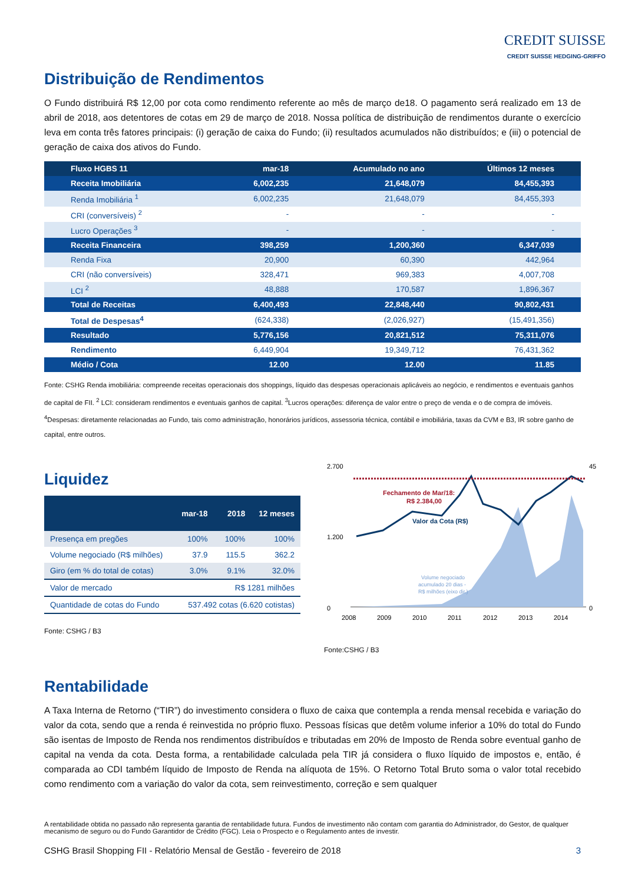CREDIT SUISSE
CREDIT SUISSE HEDGING-GRIFFO
Distribuição de Rendimentos
O Fundo distribuirá R$ 12,00 por cota como rendimento referente ao mês de março de18. O pagamento será realizado em 13 de abril de 2018, aos detentores de cotas em 29 de março de 2018. Nossa política de distribuição de rendimentos durante o exercício leva em conta três fatores principais: (i) geração de caixa do Fundo; (ii) resultados acumulados não distribuídos; e (iii) o potencial de geração de caixa dos ativos do Fundo.
| Fluxo HGBS 11 | mar-18 | Acumulado no ano | Últimos 12 meses |
| --- | --- | --- | --- |
| Receita Imobiliária | 6,002,235 | 21,648,079 | 84,455,393 |
| Renda Imobiliária <sup>1</sup> | 6,002,235 | 21,648,079 | 84,455,393 |
| CRI (conversíveis) <sup>2</sup> | - | - | - |
| Lucro Operações <sup>3</sup> | - | - | - |
| Receita Financeira | 398,259 | 1,200,360 | 6,347,039 |
| Renda Fixa | 20,900 | 60,390 | 442,964 |
| CRI (não conversíveis) | 328,471 | 969,383 | 4,007,708 |
| LCI <sup>2</sup> | 48,888 | 170,587 | 1,896,367 |
| Total de Receitas | 6,400,493 | 22,848,440 | 90,802,431 |
| Total de Despesas<sup>4</sup> | (624,338) | (2,026,927) | (15,491,356) |
| Resultado | 5,776,156 | 20,821,512 | 75,311,076 |
| Rendimento | 6,449,904 | 19,349,712 | 76,431,362 |
| Médio / Cota | 12.00 | 12.00 | 11.85 |
Fonte: CSHG Renda imobiliária: compreende receitas operacionais dos shoppings, líquido das despesas operacionais aplicáveis ao negócio, e rendimentos e eventuais ganhos de capital de FII. <sup>2</sup> LCI: consideram rendimentos e eventuais ganhos de capital. <sup>3</sup>Lucros operações: diferença de valor entre o preço de venda e o de compra de imóveis. <sup>4</sup>Despesas: diretamente relacionadas ao Fundo, tais como administração, honorários jurídicos, assessoria técnica, contábil e imobiliária, taxas da CVM e B3, IR sobre ganho de capital, entre outros.
Liquidez
| | mar-18 | 2018 | 12 meses |
| --- | --- | --- | --- |
| Presença em pregões | 100% | 100% | 100% |
| Volume negociado (R$ milhões) | 37.9 | 115.5 | 362.2 |
| Giro (em % do total de cotas) | 3.0% | 9.1% | 32.0% |
| Valor de mercado | R$ 1281 milhões | | |
| Quantidade de cotas do Fundo | 537.492 cotas (6.620 cotistas) | | |
Fonte: CSHG / B3
2.700
0
1.200
45
0
Fechamento de Mar/18:
R$ 2.384,00
Valor da Cota (R$)
Volume negociado
acumulado 20 dias -
R$ milhões (eixo dir.)
2008
2009
2010
2011
2012
2013
2014
Fonte:CSHG / B3
Rentabilidade
A Taxa Interna de Retorno (“TIR”) do investimento considera o fluxo de caixa que contempla a renda mensal recebida e variação do valor da cota, sendo que a renda é reinvestida no próprio fluxo. Pessoas físicas que detêm volume inferior a 10% do total do Fundo são isentas de Imposto de Renda nos rendimentos distribuídos e tributadas em 20% de Imposto de Renda sobre eventual ganho de capital na venda da cota. Desta forma, a rentabilidade calculada pela TIR já considera o fluxo líquido de impostos e, então, é comparada ao CDI também líquido de Imposto de Renda na alíquota de 15%. O Retorno Total Bruto soma o valor total recebido como rendimento com a variação do valor da cota, sem reinvestimento, correção e sem qualquer
A rentabilidade obtida no passado não representa garantia de rentabilidade futura. Fundos de investimento não contam com garantia do Administrador, do Gestor, de qualquer mecanismo de seguro ou do Fundo Garantidor de Crédito (FGC). Leia o Prospecto e o Regulamento antes de investir.
CSHG Brasil Shopping FII - Relatório Mensal de Gestão - fevereiro de 2018 3